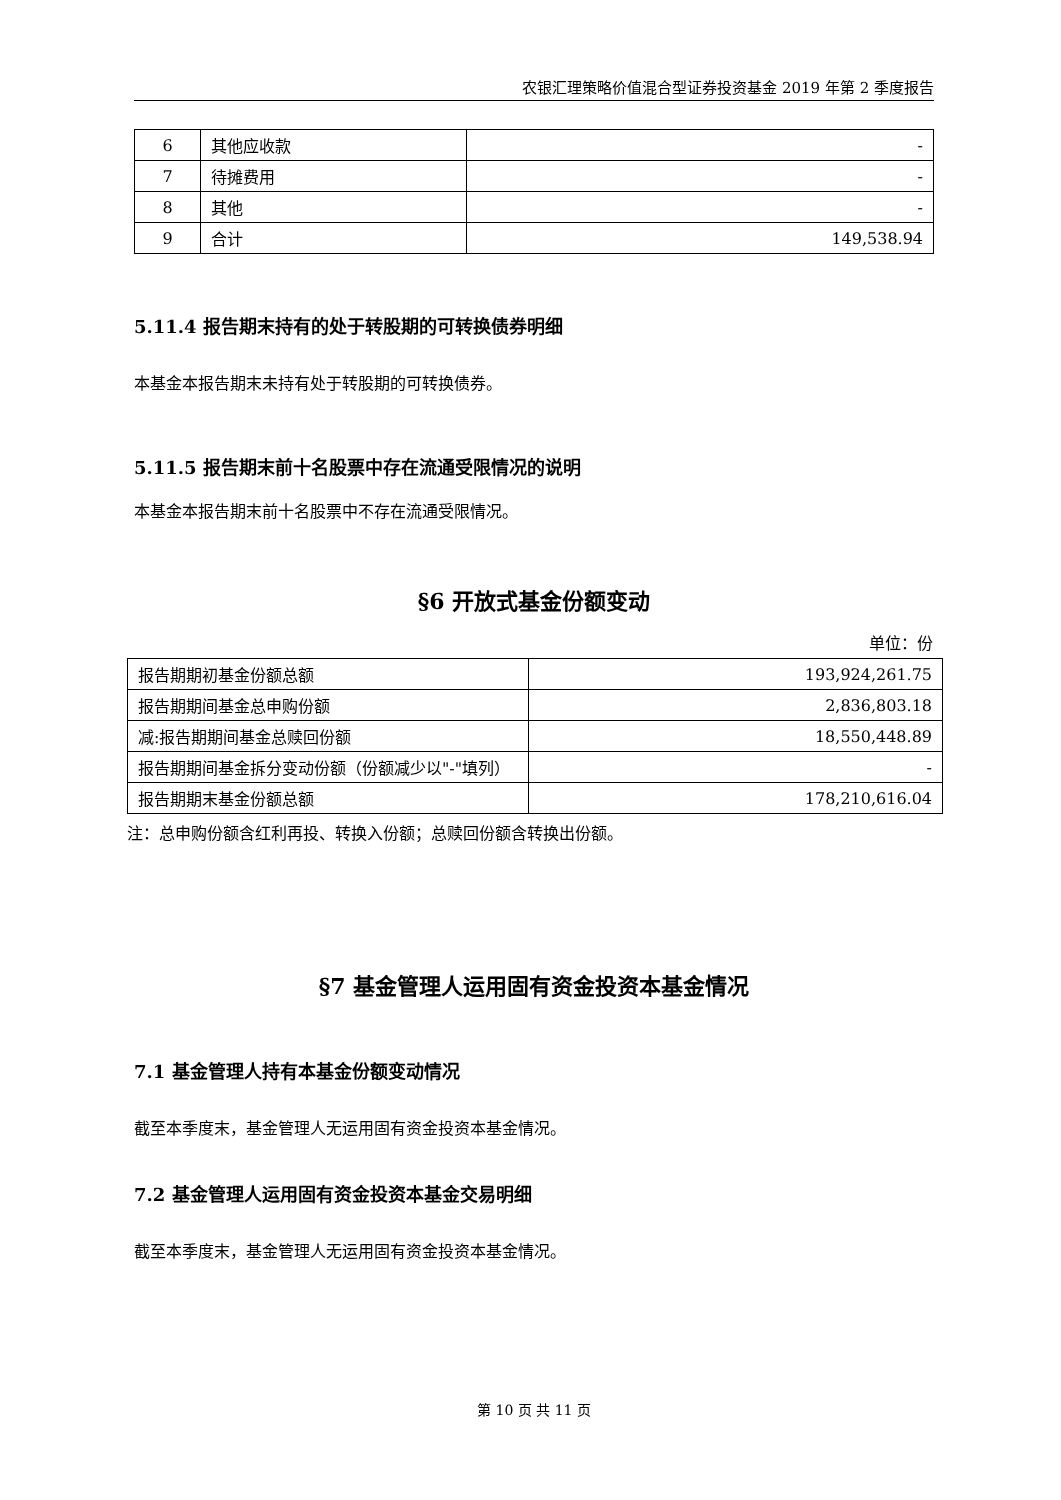农银汇理策略价值混合型证券投资基金 2019 年第 2 季度报告
| 6 | 其他应收款 | - |
| 7 | 待摊费用 | - |
| 8 | 其他 | - |
| 9 | 合计 | 149,538.94 |
5.11.4 报告期末持有的处于转股期的可转换债券明细
本基金本报告期末未持有处于转股期的可转换债券。
5.11.5 报告期末前十名股票中存在流通受限情况的说明
本基金本报告期末前十名股票中不存在流通受限情况。
§6 开放式基金份额变动
单位：份
| 报告期期初基金份额总额 | 193,924,261.75 |
| 报告期期间基金总申购份额 | 2,836,803.18 |
| 减:报告期期间基金总赎回份额 | 18,550,448.89 |
| 报告期期间基金拆分变动份额（份额减少以"-"填列） | - |
| 报告期期末基金份额总额 | 178,210,616.04 |
注：总申购份额含红利再投、转换入份额；总赎回份额含转换出份额。
§7 基金管理人运用固有资金投资本基金情况
7.1 基金管理人持有本基金份额变动情况
截至本季度末，基金管理人无运用固有资金投资本基金情况。
7.2 基金管理人运用固有资金投资本基金交易明细
截至本季度末，基金管理人无运用固有资金投资本基金情况。
第 10 页 共 11 页